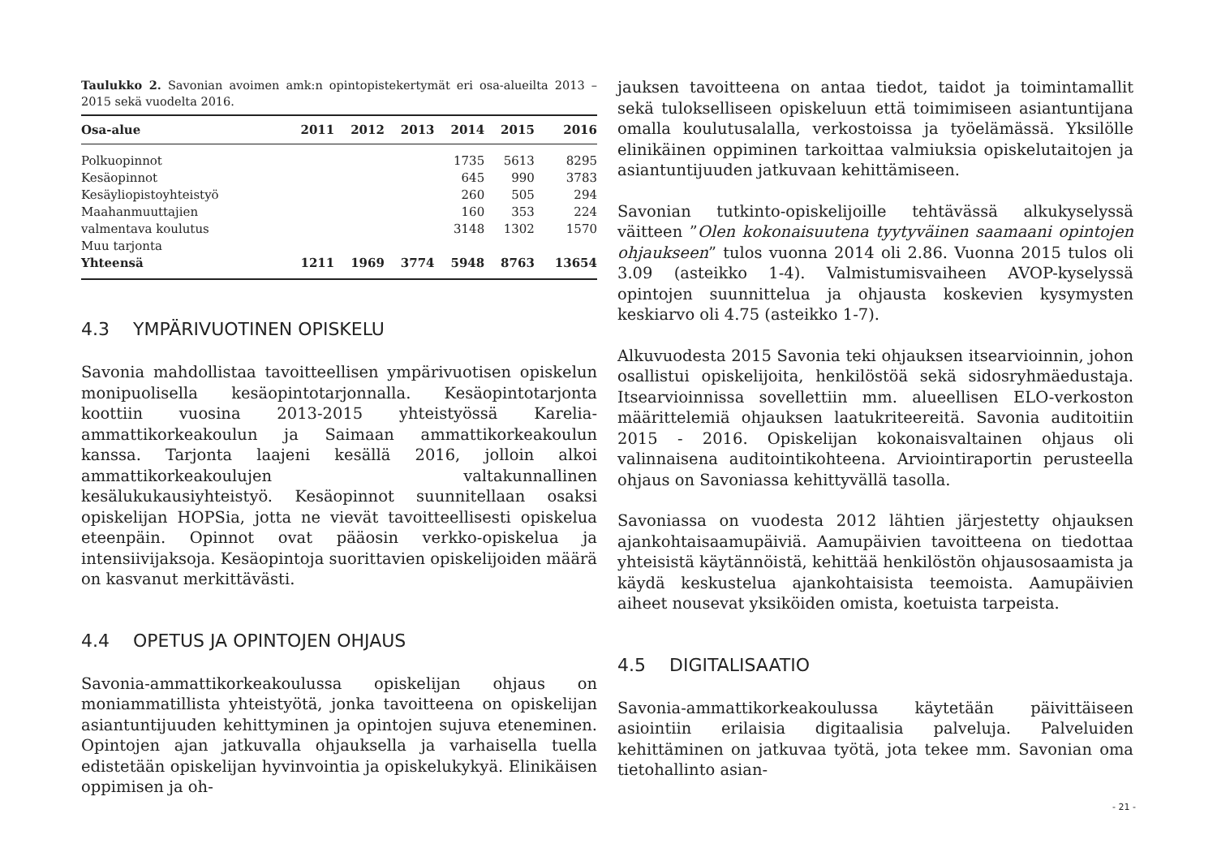Taulukko 2. Savonian avoimen amk:n opintopistekertymät eri osa-alueilta 2013 – 2015 sekä vuodelta 2016.
| Osa-alue | 2011 | 2012 | 2013 | 2014 | 2015 | 2016 |
| --- | --- | --- | --- | --- | --- | --- |
| Polkuopinnot | | | | 1735 | 5613 | 8295 |
| Kesäopinnot | | | | 645 | 990 | 3783 |
| Kesäyliopistoyhteistyö | | | | 260 | 505 | 294 |
| Maahanmuuttajien | | | | 160 | 353 | 224 |
| valmentava koulutus | | | | 3148 | 1302 | 1570 |
| Muu tarjonta | | | | | | |
| Yhteensä | 1211 | 1969 | 3774 | 5948 | 8763 | 13654 |
4.3 YMPÄRIVUOTINEN OPISKELU
Savonia mahdollistaa tavoitteellisen ympärivuotisen opiskelun monipuolisella kesäopintotarjonnalla. Kesäopintotarjonta koottiin vuosina 2013-2015 yhteistyössä Karelia-ammattikorkeakoulun ja Saimaan ammattikorkeakoulun kanssa. Tarjonta laajeni kesällä 2016, jolloin alkoi ammattikorkeakoulujen valtakunnallinen kesälukukausiyhteistyö. Kesäopinnot suunnitellaan osaksi opiskelijan HOPSia, jotta ne vievät tavoitteellisesti opiskelua eteenpäin. Opinnot ovat pääosin verkko-opiskelua ja intensiivijaksoja. Kesäopintoja suorittavien opiskelijoiden määrä on kasvanut merkittävästi.
4.4 OPETUS JA OPINTOJEN OHJAUS
Savonia-ammattikorkeakoulussa opiskelijan ohjaus on moniammatillista yhteistyötä, jonka tavoitteena on opiskelijan asiantuntijuuden kehittyminen ja opintojen sujuva eteneminen. Opintojen ajan jatkuvalla ohjauksella ja varhaisella tuella edistetään opiskelijan hyvinvointia ja opiskelukykyä. Elinikäisen oppimisen ja oh-
jauksen tavoitteena on antaa tiedot, taidot ja toimintamallit sekä tulokselliseen opiskeluun että toimimiseen asiantuntijana omalla koulutusalalla, verkostoissa ja työelämässä. Yksilölle elinikäinen oppiminen tarkoittaa valmiuksia opiskelutaitojen ja asiantuntijuuden jatkuvaan kehittämiseen.
Savonian tutkinto-opiskelijoille tehtävässä alkukyselyssä väitteen ”Olen kokonaisuutena tyytyväinen saamaani opintojen ohjaukseen” tulos vuonna 2014 oli 2.86. Vuonna 2015 tulos oli 3.09 (asteikko 1-4). Valmistumisvaiheen AVOP-kyselyssä opintojen suunnittelua ja ohjausta koskevien kysymysten keskiarvo oli 4.75 (asteikko 1-7).
Alkuvuodesta 2015 Savonia teki ohjauksen itsearvioinnin, johon osallistui opiskelijoita, henkilöstöä sekä sidosryhmäedustaja. Itsearvioinnissa sovellettiin mm. alueellisen ELO-verkoston määrittelemiä ohjauksen laatukriteereitä. Savonia auditoitiin 2015 - 2016. Opiskelijan kokonaisvaltainen ohjaus oli valinnaisena auditointikohteena. Arviointiraportin perusteella ohjaus on Savoniassa kehittyvällä tasolla.
Savoniassa on vuodesta 2012 lähtien järjestetty ohjauksen ajankohtaisaamupäiviä. Aamupäivien tavoitteena on tiedottaa yhteisistä käytännöistä, kehittää henkilöstön ohjausosaamista ja käydä keskustelua ajankohtaisista teemoista. Aamupäivien aiheet nousevat yksiköiden omista, koetuista tarpeista.
4.5 DIGITALISAATIO
Savonia-ammattikorkeakoulussa käytetään päivittäiseen asiointiin erilaisia digitaalisia palveluja. Palveluiden kehittäminen on jatkuvaa työtä, jota tekee mm. Savonian oma tietohallinto asian-
- 21 -